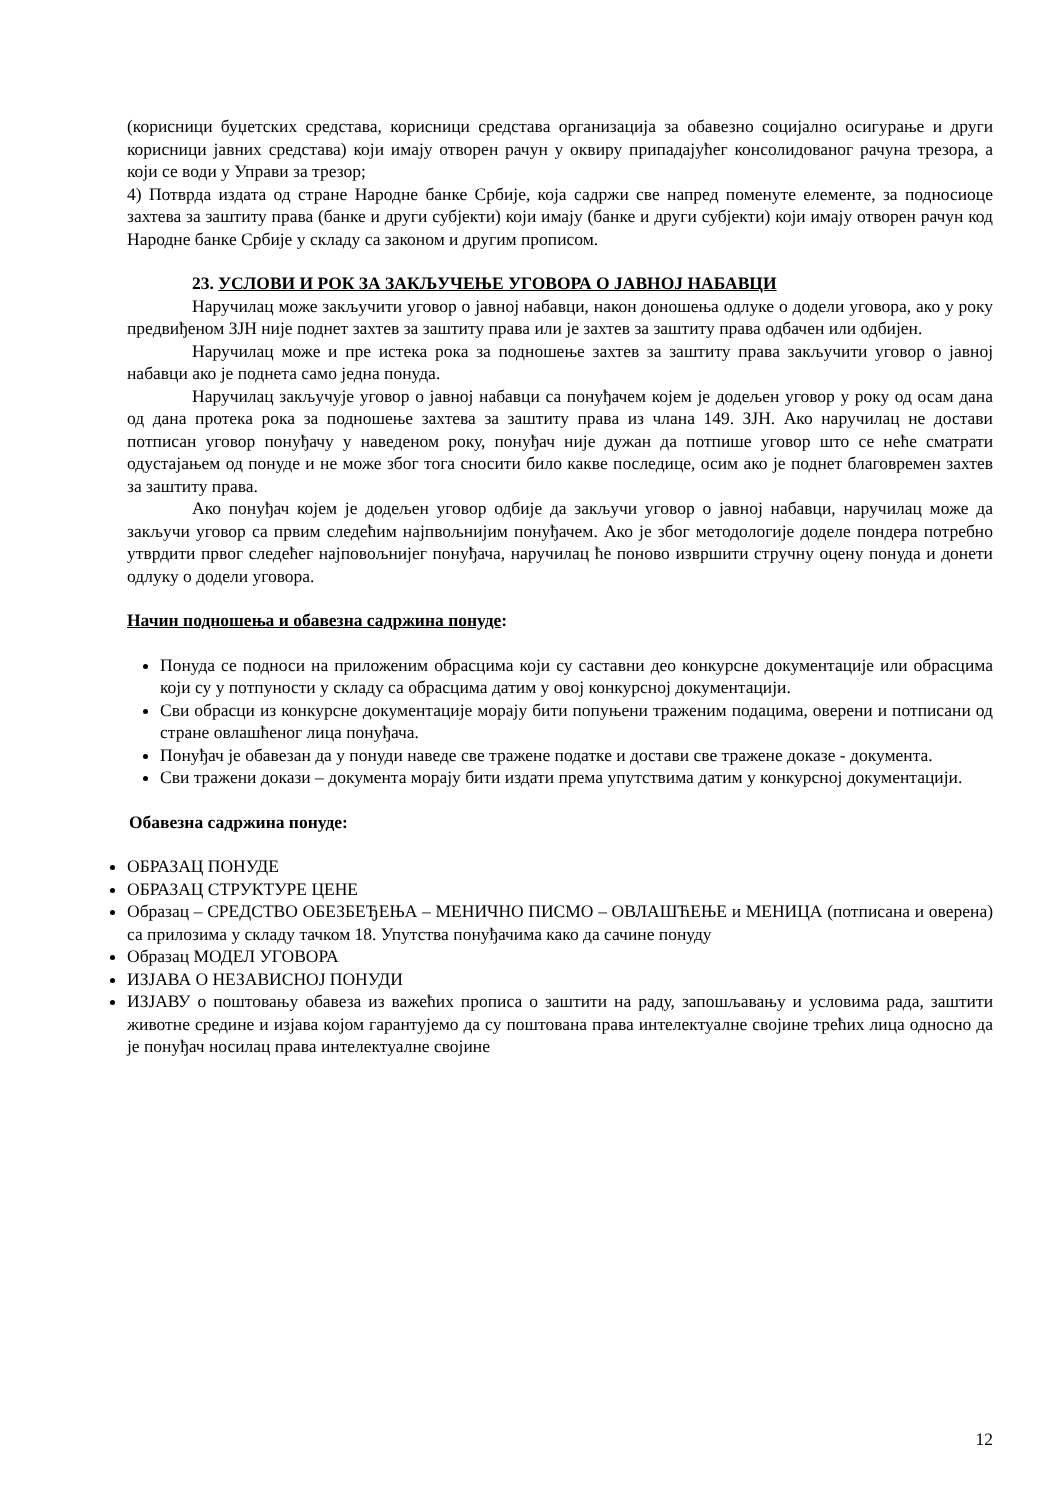(корисници буџетских средстава, корисници средстава организација за обавезно социјално осигурање и други корисници јавних средстава) који имају отворен рачун у оквиру припадајућег консолидованог рачуна трезора, а који се води у Управи за трезор;
4) Потврда издата од стране Народне банке Србије, која садржи све напред поменуте елементе, за подносиоце захтева за заштиту права (банке и други субјекти) који имају (банке и други субјекти) који имају отворен рачун код Народне банке Србије у складу са законом и другим прописом.
23. УСЛОВИ И РОК ЗА ЗАКЉУЧЕЊЕ УГОВОРА О ЈАВНОЈ НАБАВЦИ
Наручилац може закључити уговор о јавној набавци, након доношења одлуке о додели уговора, ако у року предвиђеном ЗЈН није поднет захтев за заштиту права или је захтев за заштиту права одбачен или одбијен.
Наручилац може и пре истека рока за подношење захтев за заштиту права закључити уговор о јавној набавци ако је поднета само једна понуда.
Наручилац закључује уговор о јавној набавци са понуђачем којем је додељен уговор у року од осам дана од дана протека рока за подношење захтева за заштиту права из члана 149. ЗЈН. Ако наручилац не достави потписан уговор понуђачу у наведеном року, понуђач није дужан да потпише уговор што се неће сматрати одустајањем од понуде и не може због тога сносити било какве последице, осим ако је поднет благовремен захтев за заштиту права.
Ако понуђач којем је додељен уговор одбије да закључи уговор о јавној набавци, наручилац може да закључи уговор са првим следећим најпвољнијим понуђачем. Ако је због методологије доделе пондера потребно утврдити првог следећег најповољнијег понуђача, наручилац ће поново извршити стручну оцену понуда и донети одлуку о додели уговора.
Начин подношења и обавезна садржина понуде:
Понуда се подноси на приложеним обрасцима који су саставни део конкурсне документације или обрасцима који су у потпуности у складу са обрасцима датим у овој конкурсној документацији.
Сви обрасци из конкурсне документације морају бити попуњени траженим подацима, оверени и потписани од стране овлашћеног лица понуђача.
Понуђач је обавезан да у понуди наведе све тражене податке и достави све тражене доказе - документа.
Сви тражени докази – документа морају бити издати према упутствима датим у конкурсној документацији.
Обавезна садржина понуде:
ОБРАЗАЦ ПОНУДЕ
ОБРАЗАЦ СТРУКТУРЕ ЦЕНЕ
Образац – СРЕДСТВО ОБЕЗБЕЂЕЊА – МЕНИЧНО ПИСМО – ОВЛАШЋЕЊЕ и МЕНИЦА (потписана и оверена) са прилозима у складу тачком 18. Упутства понуђачима како да сачине понуду
Образац МОДЕЛ УГОВОРА
ИЗЈАВА О НЕЗАВИСНОЈ ПОНУДИ
ИЗЈАВУ о поштовању обавеза из важећих прописа о заштити на раду, запошљавању и условима рада, заштити животне средине и изјава којом гарантујемо да су поштована права интелектуалне својине трећих лица односно да је понуђач носилац права интелектуалне својине
12